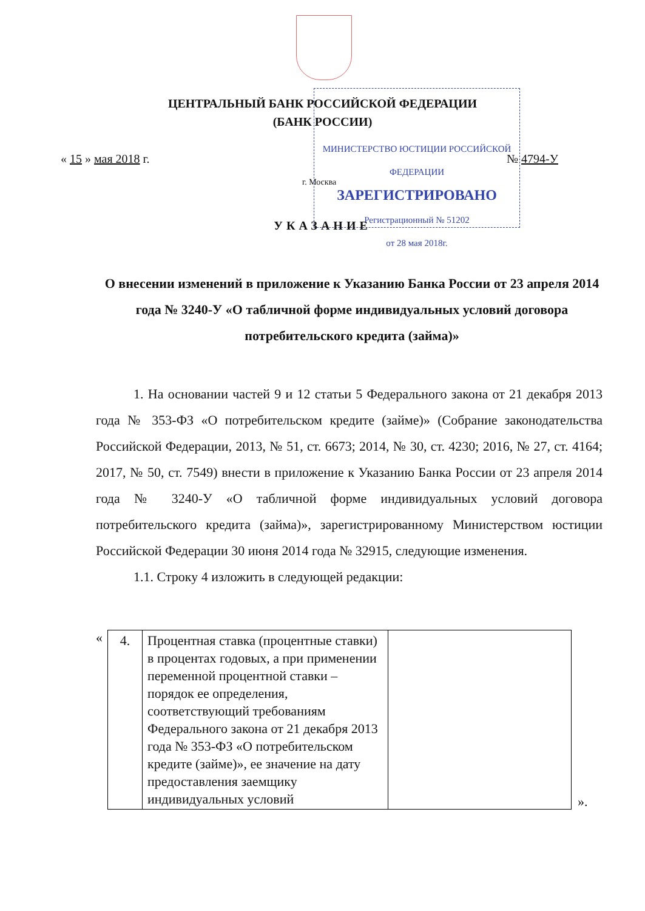ЦЕНТРАЛЬНЫЙ БАНК РОССИЙСКОЙ ФЕДЕРАЦИИ
(БАНК РОССИИ)
« 15 » мая 2018 г. № 4794-У
г. Москва
МИНИСТЕРСТВО ЮСТИЦИИ РОССИЙСКОЙ ФЕДЕРАЦИИ
ЗАРЕГИСТРИРОВАНО
Регистрационный № 51202
от 28 мая 2018г.
УКАЗАНИЕ
О внесении изменений в приложение к Указанию Банка России от 23 апреля 2014 года № 3240-У «О табличной форме индивидуальных условий договора потребительского кредита (займа)»
1. На основании частей 9 и 12 статьи 5 Федерального закона от 21 декабря 2013 года № 353-ФЗ «О потребительском кредите (займе)» (Собрание законодательства Российской Федерации, 2013, № 51, ст. 6673; 2014, № 30, ст. 4230; 2016, № 27, ст. 4164; 2017, № 50, ст. 7549) внести в приложение к Указанию Банка России от 23 апреля 2014 года № 3240-У «О табличной форме индивидуальных условий договора потребительского кредита (займа)», зарегистрированному Министерством юстиции Российской Федерации 30 июня 2014 года № 32915, следующие изменения.
1.1. Строку 4 изложить в следующей редакции:
«
| 4. | Процентная ставка (процентные ставки) в процентах годовых, а при применении переменной процентной ставки – порядок ее определения, соответствующий требованиям Федерального закона от 21 декабря 2013 года № 353-ФЗ «О потребительском кредите (займе)», ее значение на дату предоставления заемщику индивидуальных условий | |
».